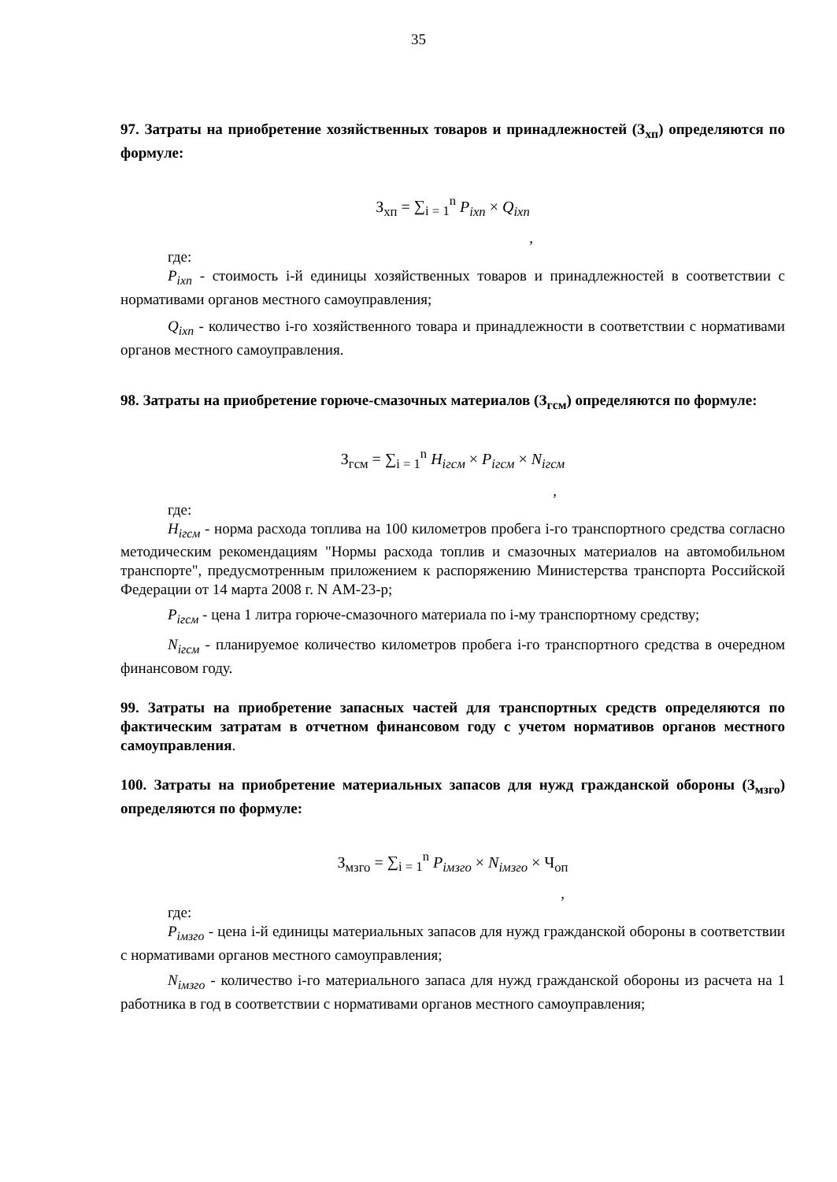35
97. Затраты на приобретение хозяйственных товаров и принадлежностей (З<sub>хп</sub>) определяются по формуле:
З<sub>хп</sub> = ∑<sub>i = 1</sub><sup>n</sup> P<sub>ixn</sub> × Q<sub>ixn</sub>
,
где:
P<sub>ixn</sub> - стоимость i-й единицы хозяйственных товаров и принадлежностей в соответствии с нормативами органов местного самоуправления;
Q<sub>ixn</sub> - количество i-го хозяйственного товара и принадлежности в соответствии с нормативами органов местного самоуправления.
98. Затраты на приобретение горюче-смазочных материалов (З<sub>гсм</sub>) определяются по формуле:
З<sub>гсм</sub> = ∑<sub>i = 1</sub><sup>n</sup> H<sub>iгсм</sub> × P<sub>iгсм</sub> × N<sub>iгсм</sub>
,
где:
H<sub>iгсм</sub> - норма расхода топлива на 100 километров пробега i-го транспортного средства согласно методическим рекомендациям "Нормы расхода топлив и смазочных материалов на автомобильном транспорте", предусмотренным приложением к распоряжению Министерства транспорта Российской Федерации от 14 марта 2008 г. N АМ-23-р;
P<sub>iгсм</sub> - цена 1 литра горюче-смазочного материала по i-му транспортному средству;
N<sub>iгсм</sub> - планируемое количество километров пробега i-го транспортного средства в очередном финансовом году.
99. Затраты на приобретение запасных частей для транспортных средств определяются по фактическим затратам в отчетном финансовом году с учетом нормативов органов местного самоуправления.
100. Затраты на приобретение материальных запасов для нужд гражданской обороны (З<sub>мзго</sub>) определяются по формуле:
З<sub>мзго</sub> = ∑<sub>i = 1</sub><sup>n</sup> P<sub>iмзго</sub> × N<sub>iмзго</sub> × Ч<sub>оп</sub>
,
где:
P<sub>iмзго</sub> - цена i-й единицы материальных запасов для нужд гражданской обороны в соответствии с нормативами органов местного самоуправления;
N<sub>iмзго</sub> - количество i-го материального запаса для нужд гражданской обороны из расчета на 1 работника в год в соответствии с нормативами органов местного самоуправления;